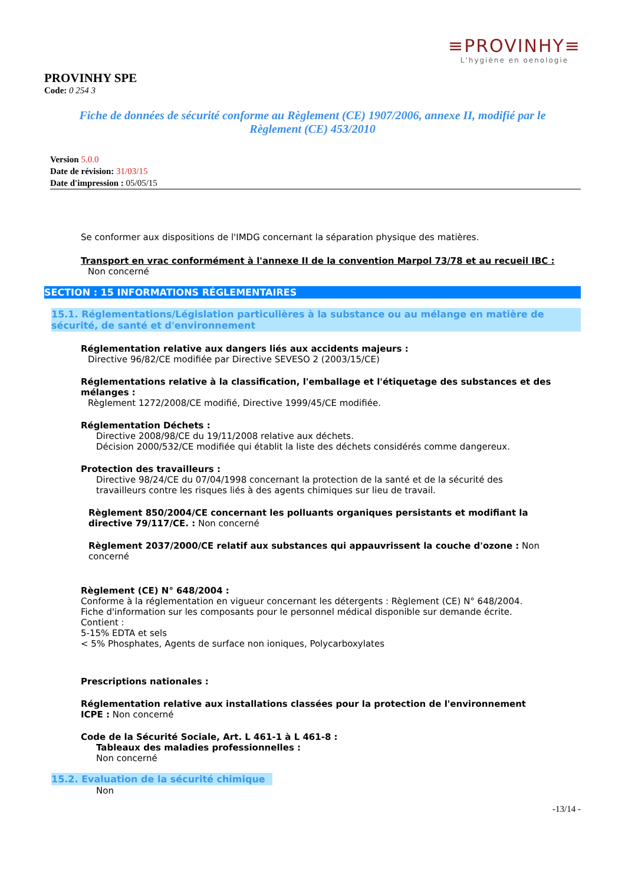≡PROVINHY≡
L'hygiène en oenologie
PROVINHY SPE
Code: 0 254 3
Fiche de données de sécurité conforme au Règlement (CE) 1907/2006, annexe II, modifié par le
Règlement (CE) 453/2010
Version 5.0.0
Date de révision: 31/03/15
Date d'impression : 05/05/15
Se conformer aux dispositions de l'IMDG concernant la séparation physique des matières.
Transport en vrac conformément à l'annexe II de la convention Marpol 73/78 et au recueil IBC :
Non concerné
SECTION : 15 INFORMATIONS RÉGLEMENTAIRES
15.1. Réglementations/Législation particulières à la substance ou au mélange en matière de sécurité, de santé et d'environnement
Réglementation relative aux dangers liés aux accidents majeurs :
Directive 96/82/CE modifiée par Directive SEVESO 2 (2003/15/CE)
Réglementations relative à la classification, l'emballage et l'étiquetage des substances et des mélanges :
Règlement 1272/2008/CE modifié, Directive 1999/45/CE modifiée.
Réglementation Déchets :
Directive 2008/98/CE du 19/11/2008 relative aux déchets.
Décision 2000/532/CE modifiée qui établit la liste des déchets considérés comme dangereux.
Protection des travailleurs :
Directive 98/24/CE du 07/04/1998 concernant la protection de la santé et de la sécurité des travailleurs contre les risques liés à des agents chimiques sur lieu de travail.
Règlement 850/2004/CE concernant les polluants organiques persistants et modifiant la directive 79/117/CE. : Non concerné
Règlement 2037/2000/CE relatif aux substances qui appauvrissent la couche d'ozone : Non concerné
Règlement (CE) N° 648/2004 :
Conforme à la réglementation en vigueur concernant les détergents : Règlement (CE) N° 648/2004.
Fiche d'information sur les composants pour le personnel médical disponible sur demande écrite.
Contient :
5-15% EDTA et sels
< 5% Phosphates, Agents de surface non ioniques, Polycarboxylates
Prescriptions nationales :
Réglementation relative aux installations classées pour la protection de l'environnement ICPE : Non concerné
Code de la Sécurité Sociale, Art. L 461-1 à L 461-8 :
Tableaux des maladies professionnelles :
Non concerné
15.2. Evaluation de la sécurité chimique
Non
-13/14 -